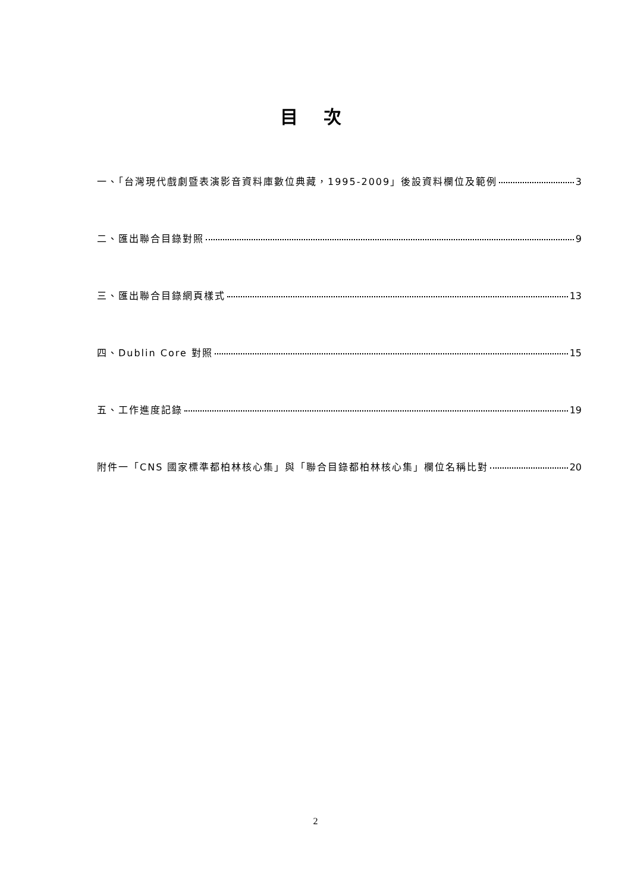目 次
一、「台灣現代戲劇暨表演影音資料庫數位典藏，1995-2009」後設資料欄位及範例 3
二、匯出聯合目錄對照 9
三、匯出聯合目錄網頁樣式 13
四、Dublin Core 對照 15
五、工作進度記錄 19
附件一「CNS 國家標準都柏林核心集」與「聯合目錄都柏林核心集」欄位名稱比對 20
2